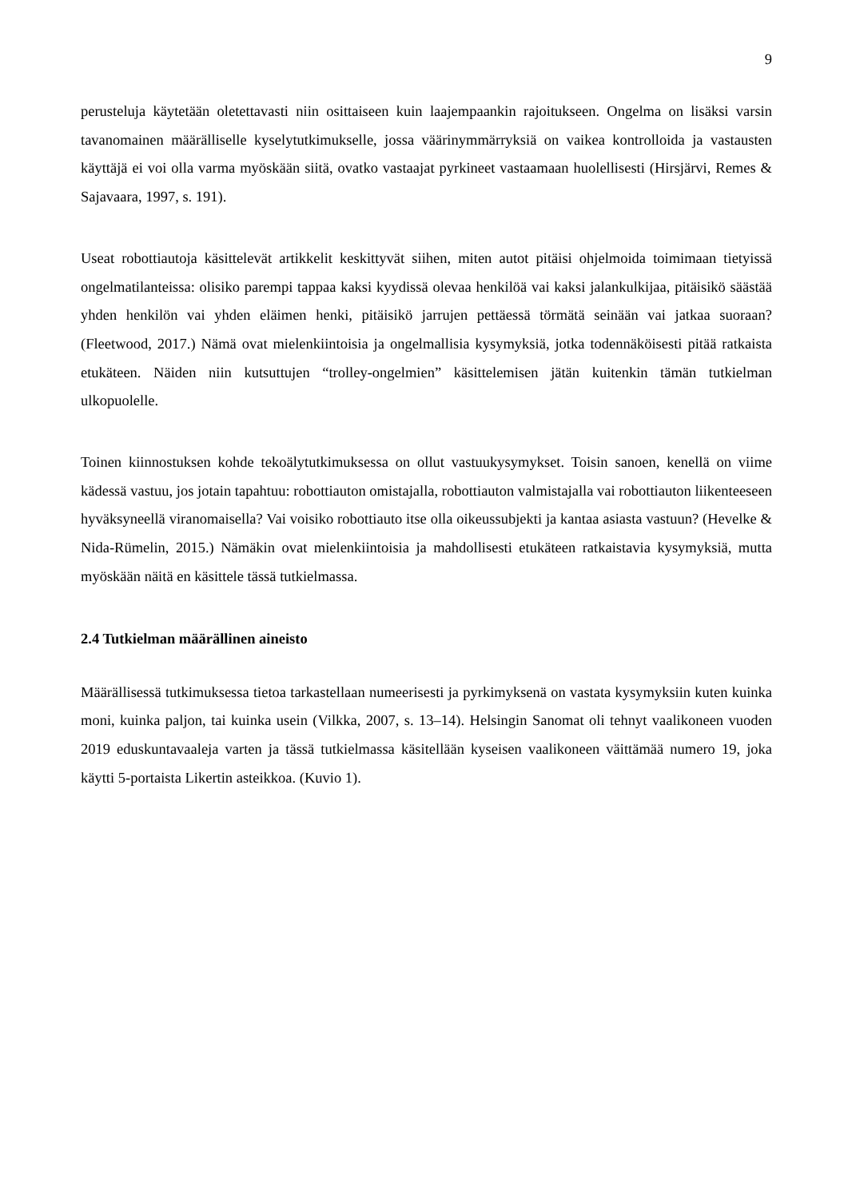9
perusteluja käytetään oletettavasti niin osittaiseen kuin laajempaankin rajoitukseen. Ongelma on lisäksi varsin tavanomainen määrälliselle kyselytutkimukselle, jossa väärinymmärryksiä on vaikea kontrolloida ja vastausten käyttäjä ei voi olla varma myöskään siitä, ovatko vastaajat pyrkineet vastaamaan huolellisesti (Hirsjärvi, Remes & Sajavaara, 1997, s. 191).
Useat robottiautoja käsittelevät artikkelit keskittyvät siihen, miten autot pitäisi ohjelmoida toimimaan tietyissä ongelmatilanteissa: olisiko parempi tappaa kaksi kyydissä olevaa henkilöä vai kaksi jalankulkijaa, pitäisikö säästää yhden henkilön vai yhden eläimen henki, pitäisikö jarrujen pettäessä törmätä seinään vai jatkaa suoraan? (Fleetwood, 2017.) Nämä ovat mielenkiintoisia ja ongelmallisia kysymyksiä, jotka todennäköisesti pitää ratkaista etukäteen. Näiden niin kutsuttujen “trolley-ongelmien” käsittelemisen jätän kuitenkin tämän tutkielman ulkopuolelle.
Toinen kiinnostuksen kohde tekoälytutkimuksessa on ollut vastuukysymykset. Toisin sanoen, kenellä on viime kädessä vastuu, jos jotain tapahtuu: robottiauton omistajalla, robottiauton valmistajalla vai robottiauton liikenteeseen hyväksyneellä viranomaisella? Vai voisiko robottiauto itse olla oikeussubjekti ja kantaa asiasta vastuun? (Hevelke & Nida-Rümelin, 2015.) Nämäkin ovat mielenkiintoisia ja mahdollisesti etukäteen ratkaistavia kysymyksiä, mutta myöskään näitä en käsittele tässä tutkielmassa.
2.4 Tutkielman määrällinen aineisto
Määrällisessä tutkimuksessa tietoa tarkastellaan numeerisesti ja pyrkimyksenä on vastata kysymyksiin kuten kuinka moni, kuinka paljon, tai kuinka usein (Vilkka, 2007, s. 13–14). Helsingin Sanomat oli tehnyt vaalikoneen vuoden 2019 eduskuntavaaleja varten ja tässä tutkielmassa käsitellään kyseisen vaalikoneen väittämää numero 19, joka käytti 5-portaista Likertin asteikkoa. (Kuvio 1).